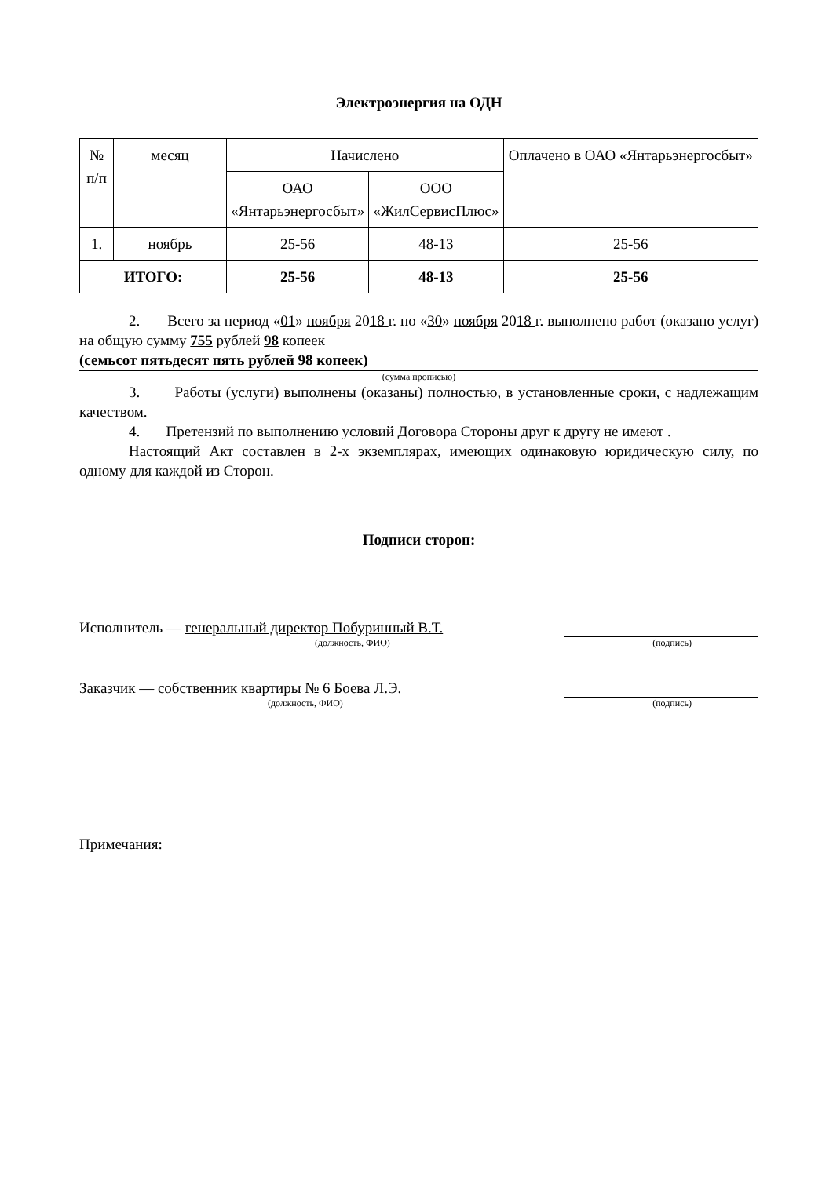Электроэнергия на ОДН
| № п/п | месяц | Начислено | | Оплачено в ОАО «Янтарьэнергосбыт» |
| --- | --- | --- | --- | --- |
| | | ОАО «Янтарьэнергосбыт» | ООО «ЖилСервисПлюс» | |
| 1. | ноябрь | 25-56 | 48-13 | 25-56 |
| ИТОГО: | | 25-56 | 48-13 | 25-56 |
2. Всего за период «01» ноября 2018 г. по «30» ноября 2018 г. выполнено работ (оказано услуг) на общую сумму 755 рублей 98 копеек
(семьсот пятьдесят пять рублей 98 копеек)
(сумма прописью)
3. Работы (услуги) выполнены (оказаны) полностью, в установленные сроки, с надлежащим качеством.
4. Претензий по выполнению условий Договора Стороны друг к другу не имеют .
Настоящий Акт составлен в 2-х экземплярах, имеющих одинаковую юридическую силу, по одному для каждой из Сторон.
Подписи сторон:
Исполнитель — генеральный директор Побуринный В.Т.
(должность, ФИО) (подпись)
Заказчик — собственник квартиры № 6 Боева Л.Э.
(должность, ФИО) (подпись)
Примечания: